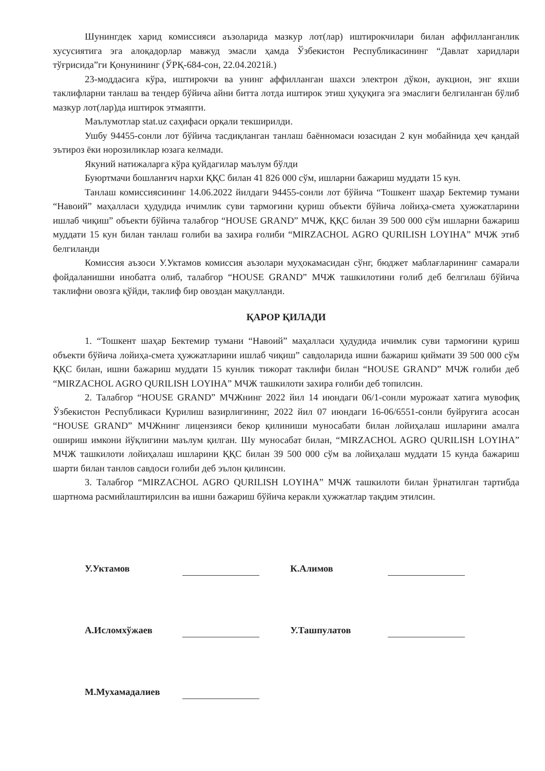Шунингдек харид комиссияси аъзоларида мазкур лот(лар) иштирокчилари билан аффилланганлик хусусиятига эга алоқадорлар мавжуд эмасли ҳамда Ўзбекистон Республикасининг “Давлат харидлари тўғрисида”ги Қонунининг (ЎРҚ-684-сон, 22.04.2021й.)
23-моддасига кўра, иштирокчи ва унинг аффилланган шахси электрон дўкон, аукцион, энг яхши таклифларни танлаш ва тендер бўйича айни битта лотда иштирок этиш ҳуқуқига эга эмаслиги белгиланган бўлиб мазкур лот(лар)да иштирок этмаяпти.
Маълумотлар stat.uz саҳифаси орқали текширилди.
Ушбу 94455-сонли лот бўйича тасдиқланган танлаш баённомаси юзасидан 2 кун мобайнида ҳеч қандай эътироз ёки норозиликлар юзага келмади.
Якуний натижаларга кўра қуйдагилар маълум бўлди
Буюртмачи бошланғич нархи ҚҚС билан 41 826 000 сўм, ишларни бажариш муддати 15 кун.
Танлаш комиссиясининг 14.06.2022 йилдаги 94455-сонли лот бўйича “Тошкент шаҳар Бектемир тумани “Навоий” маҳалласи ҳудудида ичимлик суви тармоғини қуриш объекти бўйича лойиҳа-смета ҳужжатларини ишлаб чиқиш” объекти бўйича талабгор “HOUSE GRAND” МЧЖ, ҚҚС билан 39 500 000 сўм ишларни бажариш муддати 15 кун билан танлаш ғолиби ва захира ғолиби “MIRZACHOL AGRO QURILISH LOYIHA” МЧЖ этиб белгиланди
Комиссия аъзоси У.Уктамов комиссия аъзолари муҳокамасидан сўнг, бюджет маблағларининг самарали фойдаланишни инобатга олиб, талабгор “HOUSE GRAND” МЧЖ ташкилотини ғолиб деб белгилаш бўйича таклифни овозга қўйди, таклиф бир овоздан мақулланди.
ҚАРОР ҚИЛАДИ
1. “Тошкент шаҳар Бектемир тумани “Навоий” маҳалласи ҳудудида ичимлик суви тармоғини қуриш объекти бўйича лойиҳа-смета ҳужжатларини ишлаб чиқиш” савдоларида ишни бажариш қиймати 39 500 000 сўм ҚҚС билан, ишни бажариш муддати 15 кунлик тижорат таклифи билан “HOUSE GRAND” МЧЖ ғолиби деб “MIRZACHOL AGRO QURILISH LOYIHA” МЧЖ ташкилоти захира ғолиби деб топилсин.
2. Талабгор “HOUSE GRAND” МЧЖнинг 2022 йил 14 июндаги 06/1-сонли мурожаат хатига мувофиқ Ўзбекистон Республикаси Қурилиш вазирлигининг, 2022 йил 07 июндаги 16-06/6551-сонли буйруғига асосан “HOUSE GRAND” МЧЖнинг лицензияси бекор қилиниши муносабати билан лойиҳалаш ишларини амалга ошириш имкони йўқлигини маълум қилган. Шу муносабат билан, “MIRZACHOL AGRO QURILISH LOYIHA” МЧЖ ташкилоти лойиҳалаш ишларини ҚҚС билан 39 500 000 сўм ва лойиҳалаш муддати 15 кунда бажариш шарти билан танлов савдоси ғолиби деб эълон қилинсин.
3. Талабгор “MIRZACHOL AGRO QURILISH LOYIHA” МЧЖ ташкилоти билан ўрнатилган тартибда шартнома расмийлаштирилсин ва ишни бажариш бўйича керакли ҳужжатлар тақдим этилсин.
У.Уктамов К.Алимов
А.Исломхўжаев У.Ташпулатов
М.Мухамадалиев